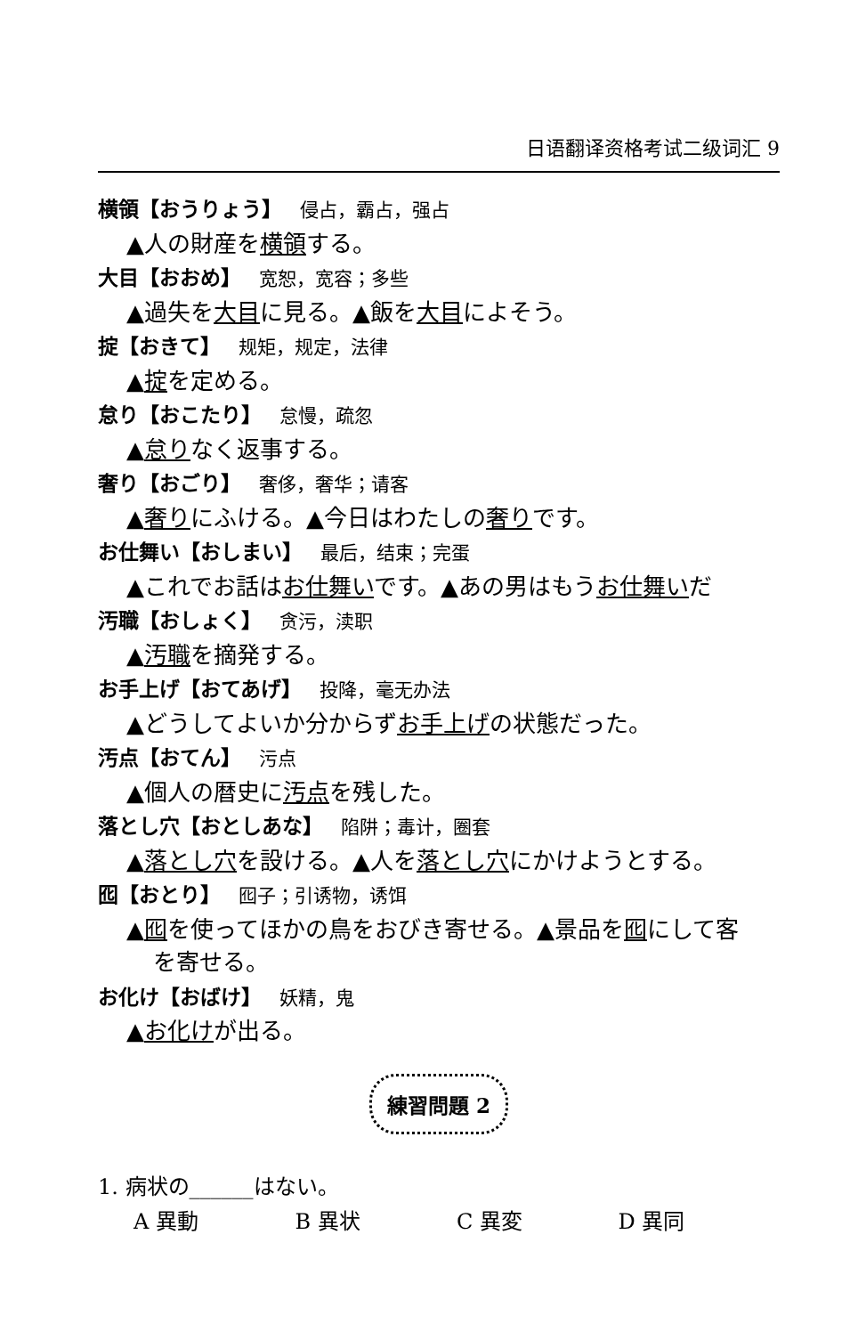日语翻译资格考试二级词汇 9
横領【おうりょう】 侵占，霸占，强占
▲人の財産を横領する。
大目【おおめ】 宽恕，宽容；多些
▲過失を大目に見る。▲飯を大目によそう。
掟【おきて】 规矩，规定，法律
▲掟を定める。
怠り【おこたり】 怠慢，疏忽
▲怠りなく返事する。
奢り【おごり】 奢侈，奢华；请客
▲奢りにふける。▲今日はわたしの奢りです。
お仕舞い【おしまい】 最后，结束；完蛋
▲これでお話はお仕舞いです。▲あの男はもうお仕舞いだ
汚職【おしょく】 贪污，渎职
▲汚職を摘発する。
お手上げ【おてあげ】 投降，毫无办法
▲どうしてよいか分からずお手上げの状態だった。
汚点【おてん】 污点
▲個人の暦史に汚点を残した。
落とし穴【おとしあな】 陷阱；毒计，圈套
▲落とし穴を設ける。▲人を落とし穴にかけようとする。
囮【おとり】 囮子；引诱物，诱饵
▲囮を使ってほかの鳥をおびき寄せる。▲景品を囮にして客
を寄せる。
お化け【おばけ】 妖精，鬼
▲お化けが出る。
練習問題 2
1. 病状の______はない。
A 異動 B 異状 C 異変 D 異同